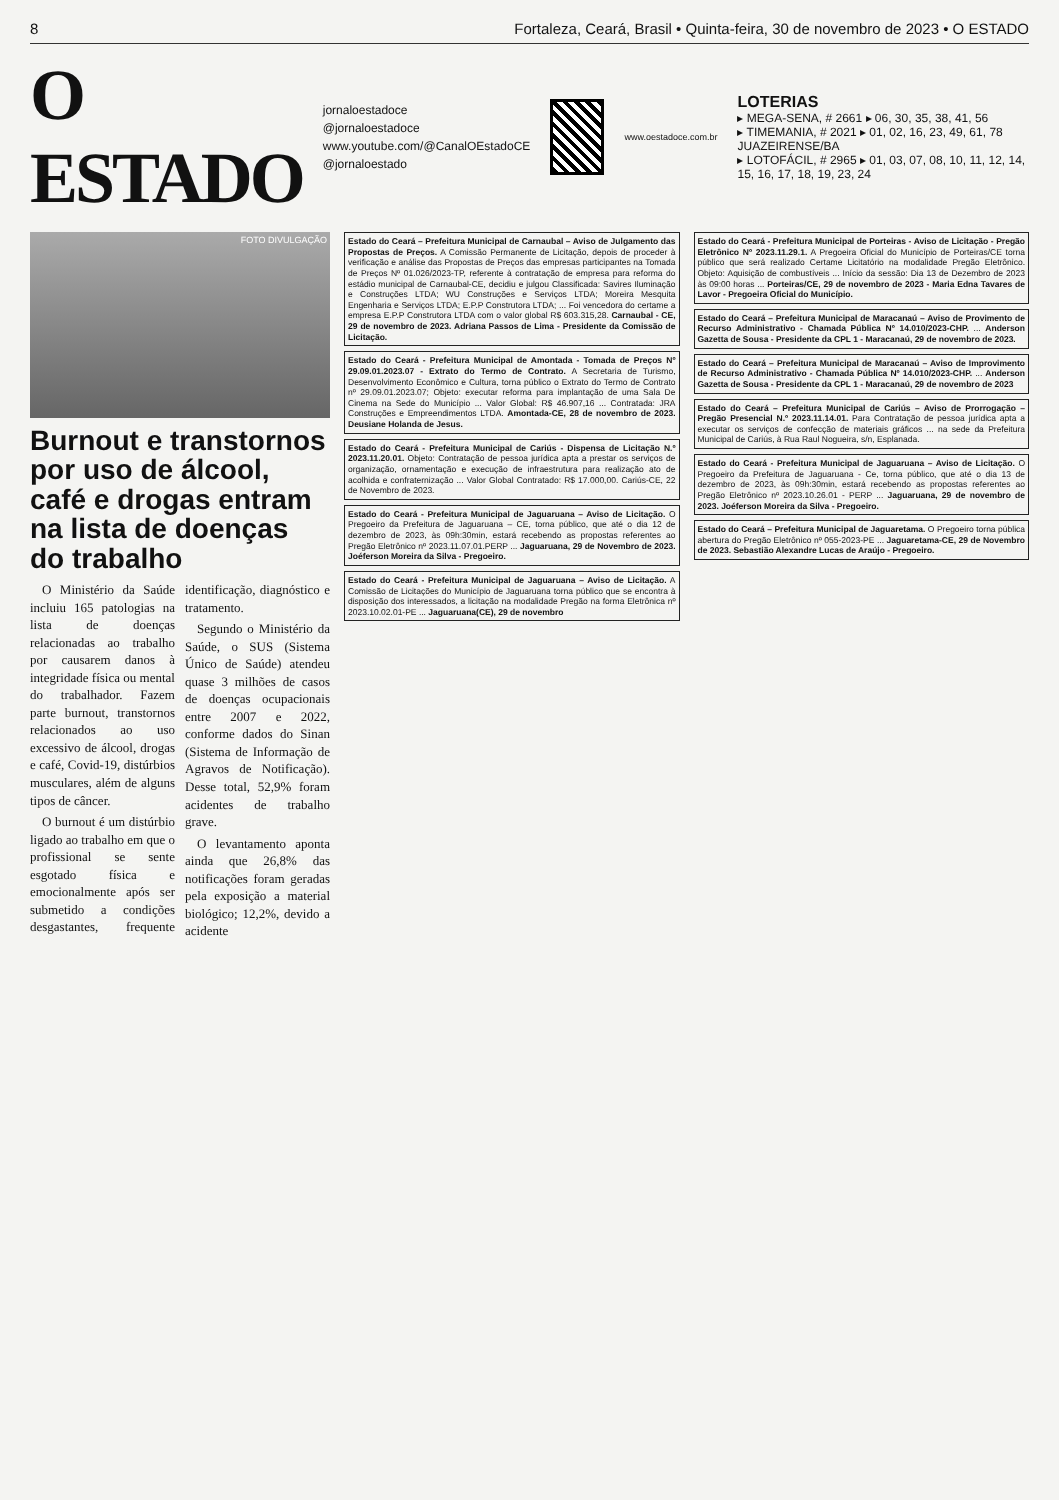8 Fortaleza, Ceará, Brasil • Quinta-feira, 30 de novembro de 2023 • O ESTADO
O ESTADO
jornaloestadoce
@jornaloestadoce
www.youtube.com/@CanalOEstadoCE
@jornaloestado
www.oestadoce.com.br
LOTERIAS
▸ MEGA-SENA, # 2661 ▸ 06, 30, 35, 38, 41, 56
▸ TIMEMANIA, # 2021 ▸ 01, 02, 16, 23, 49, 61, 78 JUAZEIRENSE/BA
▸ LOTOFÁCIL, # 2965 ▸ 01, 03, 07, 08, 10, 11, 12, 14, 15, 16, 17, 18, 19, 23, 24
FOTO DIVULGAÇÃO
Burnout e transtornos por uso de álcool, café e drogas entram na lista de doenças do trabalho
O Ministério da Saúde incluiu 165 patologias na lista de doenças relacionadas ao trabalho por causarem danos à integridade física ou mental do trabalhador. Fazem parte burnout, transtornos relacionados ao uso excessivo de álcool, drogas e café, Covid-19, distúrbios musculares, além de alguns tipos de câncer.
O burnout é um distúrbio ligado ao trabalho em que o profissional se sente esgotado física e emocionalmente após ser submetido a condições desgastantes, frequente identificação, diagnóstico e tratamento.
Segundo o Ministério da Saúde, o SUS (Sistema Único de Saúde) atendeu quase 3 milhões de casos de doenças ocupacionais entre 2007 e 2022, conforme dados do Sinan (Sistema de Informação de Agravos de Notificação). Desse total, 52,9% foram acidentes de trabalho grave.
O levantamento aponta ainda que 26,8% das notificações foram geradas pela exposição a material biológico; 12,2%, devido a acidente
Estado do Ceará – Prefeitura Municipal de Carnaubal – Aviso de Julgamento das Propostas de Preços. A Comissão Permanente de Licitação, depois de proceder à verificação e análise das Propostas de Preços das empresas participantes na Tomada de Preços Nº 01.026/2023-TP, referente à contratação de empresa para reforma do estádio municipal de Carnaubal-CE, decidiu e julgou Classificada: Savires Iluminação e Construções LTDA; WU Construções e Serviços LTDA; Moreira Mesquita Engenharia e Serviços LTDA; E.P.P Construtora LTDA; ... Foi vencedora do certame a empresa E.P.P Construtora LTDA com o valor global R$ 603.315,28. Carnaubal - CE, 29 de novembro de 2023. Adriana Passos de Lima - Presidente da Comissão de Licitação.
Estado do Ceará - Prefeitura Municipal de Amontada - Tomada de Preços Nº 29.09.01.2023.07 - Extrato do Termo de Contrato. A Secretaria de Turismo, Desenvolvimento Econômico e Cultura, torna público o Extrato do Termo de Contrato nº 29.09.01.2023.07; Objeto: executar reforma para implantação de uma Sala De Cinema na Sede do Município ... Valor Global: R$ 46.907,16 ... Contratada: JRA Construções e Empreendimentos LTDA. Amontada-CE, 28 de novembro de 2023. Deusiane Holanda de Jesus.
Estado do Ceará - Prefeitura Municipal de Cariús - Dispensa de Licitação N.º 2023.11.20.01. Objeto: Contratação de pessoa jurídica apta a prestar os serviços de organização, ornamentação e execução de infraestrutura para realização ato de acolhida e confraternização ... Valor Global Contratado: R$ 17.000,00. Cariús-CE, 22 de Novembro de 2023.
Estado do Ceará - Prefeitura Municipal de Jaguaruana – Aviso de Licitação. O Pregoeiro da Prefeitura de Jaguaruana – CE, torna público, que até o dia 12 de dezembro de 2023, às 09h:30min, estará recebendo as propostas referentes ao Pregão Eletrônico nº 2023.11.07.01.PERP ... Jaguaruana, 29 de Novembro de 2023. Joéferson Moreira da Silva - Pregoeiro.
Estado do Ceará - Prefeitura Municipal de Jaguaruana – Aviso de Licitação. A Comissão de Licitações do Município de Jaguaruana torna público que se encontra à disposição dos interessados, a licitação na modalidade Pregão na forma Eletrônica nº 2023.10.02.01-PE ... Jaguaruana(CE), 29 de novembro
Estado do Ceará - Prefeitura Municipal de Porteiras - Aviso de Licitação - Pregão Eletrônico Nº 2023.11.29.1. A Pregoeira Oficial do Município de Porteiras/CE torna público que será realizado Certame Licitatório na modalidade Pregão Eletrônico. Objeto: Aquisição de combustíveis ... Início da sessão: Dia 13 de Dezembro de 2023 às 09:00 horas ... Porteiras/CE, 29 de novembro de 2023 - Maria Edna Tavares de Lavor - Pregoeira Oficial do Município.
Estado do Ceará – Prefeitura Municipal de Maracanaú – Aviso de Provimento de Recurso Administrativo - Chamada Pública Nº 14.010/2023-CHP. ... Anderson Gazetta de Sousa - Presidente da CPL 1 - Maracanaú, 29 de novembro de 2023.
Estado do Ceará – Prefeitura Municipal de Maracanaú – Aviso de Improvimento de Recurso Administrativo - Chamada Pública Nº 14.010/2023-CHP. ... Anderson Gazetta de Sousa - Presidente da CPL 1 - Maracanaú, 29 de novembro de 2023
Estado do Ceará – Prefeitura Municipal de Cariús – Aviso de Prorrogação – Pregão Presencial N.º 2023.11.14.01. Para Contratação de pessoa jurídica apta a executar os serviços de confecção de materiais gráficos ... na sede da Prefeitura Municipal de Cariús, à Rua Raul Nogueira, s/n, Esplanada.
Estado do Ceará - Prefeitura Municipal de Jaguaruana – Aviso de Licitação. O Pregoeiro da Prefeitura de Jaguaruana - Ce, torna público, que até o dia 13 de dezembro de 2023, às 09h:30min, estará recebendo as propostas referentes ao Pregão Eletrônico nº 2023.10.26.01 - PERP ... Jaguaruana, 29 de novembro de 2023. Joéferson Moreira da Silva - Pregoeiro.
Estado do Ceará – Prefeitura Municipal de Jaguaretama. O Pregoeiro torna pública abertura do Pregão Eletrônico nº 055-2023-PE ... Jaguaretama-CE, 29 de Novembro de 2023. Sebastião Alexandre Lucas de Araújo - Pregoeiro.